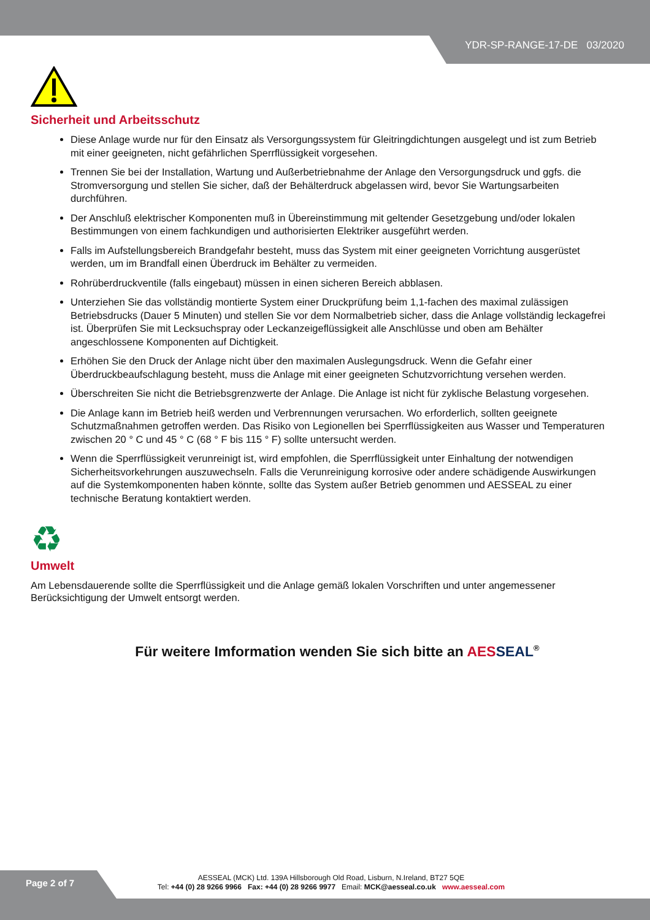YDR-SP-RANGE-17-DE 03/2020
Sicherheit und Arbeitsschutz
Diese Anlage wurde nur für den Einsatz als Versorgungssystem für Gleitringdichtungen ausgelegt und ist zum Betrieb mit einer geeigneten, nicht gefährlichen Sperrflüssigkeit vorgesehen.
Trennen Sie bei der Installation, Wartung und Außerbetriebnahme der Anlage den Versorgungsdruck und ggfs. die Stromversorgung und stellen Sie sicher, daß der Behälterdruck abgelassen wird, bevor Sie Wartungsarbeiten durchführen.
Der Anschluß elektrischer Komponenten muß in Übereinstimmung mit geltender Gesetzgebung und/oder lokalen Bestimmungen von einem fachkundigen und authorisierten Elektriker ausgeführt werden.
Falls im Aufstellungsbereich Brandgefahr besteht, muss das System mit einer geeigneten Vorrichtung ausgerüstet werden, um im Brandfall einen Überdruck im Behälter zu vermeiden.
Rohrüberdruckventile (falls eingebaut) müssen in einen sicheren Bereich abblasen.
Unterziehen Sie das vollständig montierte System einer Druckprüfung beim 1,1-fachen des maximal zulässigen Betriebsdrucks (Dauer 5 Minuten) und stellen Sie vor dem Normalbetrieb sicher, dass die Anlage vollständig leckagefrei ist. Überprüfen Sie mit Lecksuchspray oder Leckanzeigeflüssigkeit alle Anschlüsse und oben am Behälter angeschlossene Komponenten auf Dichtigkeit.
Erhöhen Sie den Druck der Anlage nicht über den maximalen Auslegungsdruck. Wenn die Gefahr einer Überdruckbeaufschlagung besteht, muss die Anlage mit einer geeigneten Schutzvorrichtung versehen werden.
Überschreiten Sie nicht die Betriebsgrenzwerte der Anlage. Die Anlage ist nicht für zyklische Belastung vorgesehen.
Die Anlage kann im Betrieb heiß werden und Verbrennungen verursachen. Wo erforderlich, sollten geeignete Schutzmaßnahmen getroffen werden. Das Risiko von Legionellen bei Sperrflüssigkeiten aus Wasser und Temperaturen zwischen 20 ° C und 45 ° C (68 ° F bis 115 ° F) sollte untersucht werden.
Wenn die Sperrflüssigkeit verunreinigt ist, wird empfohlen, die Sperrflüssigkeit unter Einhaltung der notwendigen Sicherheitsvorkehrungen auszuwechseln. Falls die Verunreinigung korrosive oder andere schädigende Auswirkungen auf die Systemkomponenten haben könnte, sollte das System außer Betrieb genommen und AESSEAL zu einer technische Beratung kontaktiert werden.
♻
Umwelt
Am Lebensdauerende sollte die Sperrflüssigkeit und die Anlage gemäß lokalen Vorschriften und unter angemessener Berücksichtigung der Umwelt entsorgt werden.
Für weitere Imformation wenden Sie sich bitte an AES SEAL<sup>®</sup>
Page 2 of 7
AESSEAL (MCK) Ltd. 139A Hillsborough Old Road, Lisburn, N.Ireland, BT27 5QE
Tel: +44 (0) 28 9266 9966 Fax: +44 (0) 28 9266 9977 Email: MCK@aesseal.co.uk www.aesseal.com